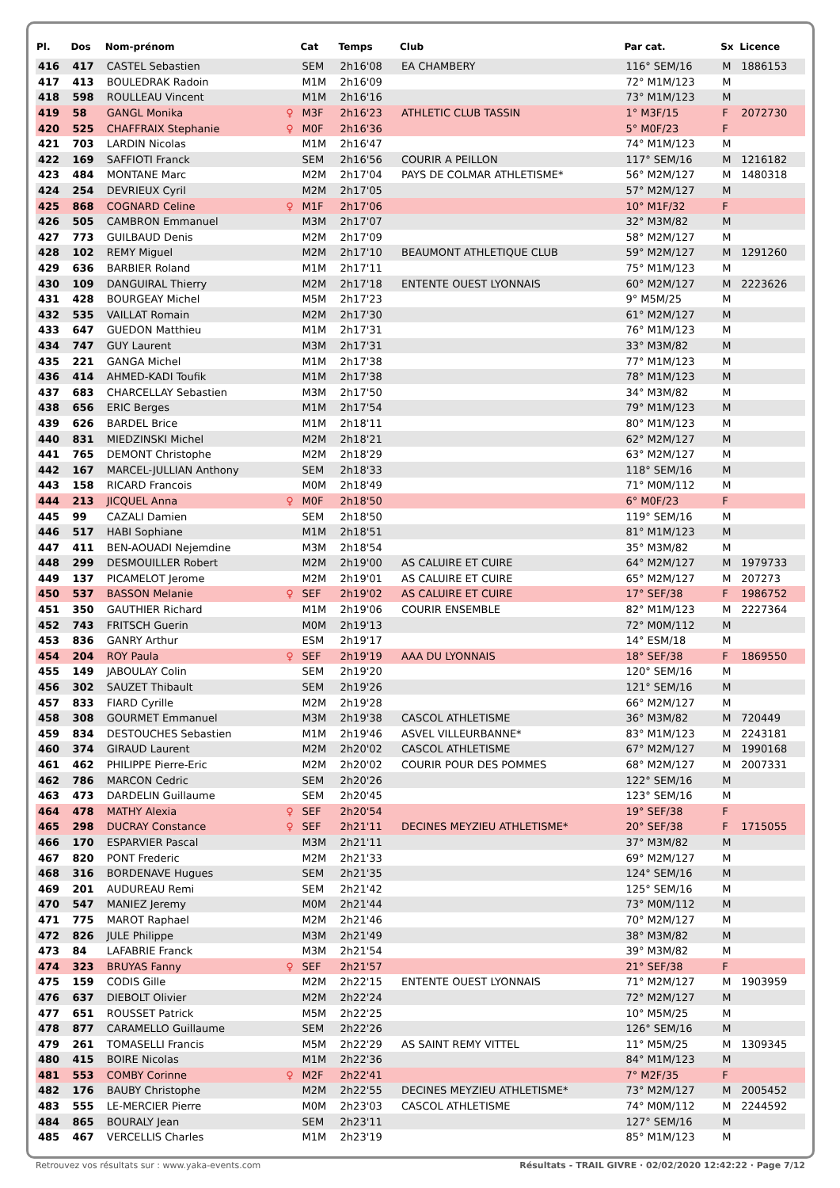| Pl. | Dos | Nom-prénom | | Cat | Temps | Club | Par cat. | Sx | Licence |
| --- | --- | --- | --- | --- | --- | --- | --- | --- | --- |
| 416 | 417 | CASTEL Sebastien | | SEM | 2h16'08 | EA CHAMBERY | 116° SEM/16 | M | 1886153 |
| 417 | 413 | BOULEDRAK Radoin | | M1M | 2h16'09 | | 72° M1M/123 | M | |
| 418 | 598 | ROULLEAU Vincent | | M1M | 2h16'16 | | 73° M1M/123 | M | |
| 419 | 58 | GANGL Monika | ♀ | M3F | 2h16'23 | ATHLETIC CLUB TASSIN | 1° M3F/15 | F | 2072730 |
| 420 | 525 | CHAFFRAIX Stephanie | ♀ | M0F | 2h16'36 | | 5° M0F/23 | F | |
| 421 | 703 | LARDIN Nicolas | | M1M | 2h16'47 | | 74° M1M/123 | M | |
| 422 | 169 | SAFFIOTI Franck | | SEM | 2h16'56 | COURIR A PEILLON | 117° SEM/16 | M | 1216182 |
| 423 | 484 | MONTANE Marc | | M2M | 2h17'04 | PAYS DE COLMAR ATHLETISME* | 56° M2M/127 | M | 1480318 |
| 424 | 254 | DEVRIEUX Cyril | | M2M | 2h17'05 | | 57° M2M/127 | M | |
| 425 | 868 | COGNARD Celine | ♀ | M1F | 2h17'06 | | 10° M1F/32 | F | |
| 426 | 505 | CAMBRON Emmanuel | | M3M | 2h17'07 | | 32° M3M/82 | M | |
| 427 | 773 | GUILBAUD Denis | | M2M | 2h17'09 | | 58° M2M/127 | M | |
| 428 | 102 | REMY Miguel | | M2M | 2h17'10 | BEAUMONT ATHLETIQUE CLUB | 59° M2M/127 | M | 1291260 |
| 429 | 636 | BARBIER Roland | | M1M | 2h17'11 | | 75° M1M/123 | M | |
| 430 | 109 | DANGUIRAL Thierry | | M2M | 2h17'18 | ENTENTE OUEST LYONNAIS | 60° M2M/127 | M | 2223626 |
| 431 | 428 | BOURGEAY Michel | | M5M | 2h17'23 | | 9° M5M/25 | M | |
| 432 | 535 | VAILLAT Romain | | M2M | 2h17'30 | | 61° M2M/127 | M | |
| 433 | 647 | GUEDON Matthieu | | M1M | 2h17'31 | | 76° M1M/123 | M | |
| 434 | 747 | GUY Laurent | | M3M | 2h17'31 | | 33° M3M/82 | M | |
| 435 | 221 | GANGA Michel | | M1M | 2h17'38 | | 77° M1M/123 | M | |
| 436 | 414 | AHMED-KADI Toufik | | M1M | 2h17'38 | | 78° M1M/123 | M | |
| 437 | 683 | CHARCELLAY Sebastien | | M3M | 2h17'50 | | 34° M3M/82 | M | |
| 438 | 656 | ERIC Berges | | M1M | 2h17'54 | | 79° M1M/123 | M | |
| 439 | 626 | BARDEL Brice | | M1M | 2h18'11 | | 80° M1M/123 | M | |
| 440 | 831 | MIEDZINSKI Michel | | M2M | 2h18'21 | | 62° M2M/127 | M | |
| 441 | 765 | DEMONT Christophe | | M2M | 2h18'29 | | 63° M2M/127 | M | |
| 442 | 167 | MARCEL-JULLIAN Anthony | | SEM | 2h18'33 | | 118° SEM/16 | M | |
| 443 | 158 | RICARD Francois | | M0M | 2h18'49 | | 71° M0M/112 | M | |
| 444 | 213 | JICQUEL Anna | ♀ | M0F | 2h18'50 | | 6° M0F/23 | F | |
| 445 | 99 | CAZALI Damien | | SEM | 2h18'50 | | 119° SEM/16 | M | |
| 446 | 517 | HABI Sophiane | | M1M | 2h18'51 | | 81° M1M/123 | M | |
| 447 | 411 | BEN-AOUADI Nejemdine | | M3M | 2h18'54 | | 35° M3M/82 | M | |
| 448 | 299 | DESMOUILLER Robert | | M2M | 2h19'00 | AS CALUIRE ET CUIRE | 64° M2M/127 | M | 1979733 |
| 449 | 137 | PICAMELOT Jerome | | M2M | 2h19'01 | AS CALUIRE ET CUIRE | 65° M2M/127 | M | 207273 |
| 450 | 537 | BASSON Melanie | ♀ | SEF | 2h19'02 | AS CALUIRE ET CUIRE | 17° SEF/38 | F | 1986752 |
| 451 | 350 | GAUTHIER Richard | | M1M | 2h19'06 | COURIR ENSEMBLE | 82° M1M/123 | M | 2227364 |
| 452 | 743 | FRITSCH Guerin | | M0M | 2h19'13 | | 72° M0M/112 | M | |
| 453 | 836 | GANRY Arthur | | ESM | 2h19'17 | | 14° ESM/18 | M | |
| 454 | 204 | ROY Paula | ♀ | SEF | 2h19'19 | AAA DU LYONNAIS | 18° SEF/38 | F | 1869550 |
| 455 | 149 | JABOULAY Colin | | SEM | 2h19'20 | | 120° SEM/16 | M | |
| 456 | 302 | SAUZET Thibault | | SEM | 2h19'26 | | 121° SEM/16 | M | |
| 457 | 833 | FIARD Cyrille | | M2M | 2h19'28 | | 66° M2M/127 | M | |
| 458 | 308 | GOURMET Emmanuel | | M3M | 2h19'38 | CASCOL ATHLETISME | 36° M3M/82 | M | 720449 |
| 459 | 834 | DESTOUCHES Sebastien | | M1M | 2h19'46 | ASVEL VILLEURBANNE* | 83° M1M/123 | M | 2243181 |
| 460 | 374 | GIRAUD Laurent | | M2M | 2h20'02 | CASCOL ATHLETISME | 67° M2M/127 | M | 1990168 |
| 461 | 462 | PHILIPPE Pierre-Eric | | M2M | 2h20'02 | COURIR POUR DES POMMES | 68° M2M/127 | M | 2007331 |
| 462 | 786 | MARCON Cedric | | SEM | 2h20'26 | | 122° SEM/16 | M | |
| 463 | 473 | DARDELIN Guillaume | | SEM | 2h20'45 | | 123° SEM/16 | M | |
| 464 | 478 | MATHY Alexia | ♀ | SEF | 2h20'54 | | 19° SEF/38 | F | |
| 465 | 298 | DUCRAY Constance | ♀ | SEF | 2h21'11 | DECINES MEYZIEU ATHLETISME* | 20° SEF/38 | F | 1715055 |
| 466 | 170 | ESPARVIER Pascal | | M3M | 2h21'11 | | 37° M3M/82 | M | |
| 467 | 820 | PONT Frederic | | M2M | 2h21'33 | | 69° M2M/127 | M | |
| 468 | 316 | BORDENAVE Hugues | | SEM | 2h21'35 | | 124° SEM/16 | M | |
| 469 | 201 | AUDUREAU Remi | | SEM | 2h21'42 | | 125° SEM/16 | M | |
| 470 | 547 | MANIEZ Jeremy | | M0M | 2h21'44 | | 73° M0M/112 | M | |
| 471 | 775 | MAROT Raphael | | M2M | 2h21'46 | | 70° M2M/127 | M | |
| 472 | 826 | JULE Philippe | | M3M | 2h21'49 | | 38° M3M/82 | M | |
| 473 | 84 | LAFABRIE Franck | | M3M | 2h21'54 | | 39° M3M/82 | M | |
| 474 | 323 | BRUYAS Fanny | ♀ | SEF | 2h21'57 | | 21° SEF/38 | F | |
| 475 | 159 | CODIS Gille | | M2M | 2h22'15 | ENTENTE OUEST LYONNAIS | 71° M2M/127 | M | 1903959 |
| 476 | 637 | DIEBOLT Olivier | | M2M | 2h22'24 | | 72° M2M/127 | M | |
| 477 | 651 | ROUSSET Patrick | | M5M | 2h22'25 | | 10° M5M/25 | M | |
| 478 | 877 | CARAMELLO Guillaume | | SEM | 2h22'26 | | 126° SEM/16 | M | |
| 479 | 261 | TOMASELLI Francis | | M5M | 2h22'29 | AS SAINT REMY VITTEL | 11° M5M/25 | M | 1309345 |
| 480 | 415 | BOIRE Nicolas | | M1M | 2h22'36 | | 84° M1M/123 | M | |
| 481 | 553 | COMBY Corinne | ♀ | M2F | 2h22'41 | | 7° M2F/35 | F | |
| 482 | 176 | BAUBY Christophe | | M2M | 2h22'55 | DECINES MEYZIEU ATHLETISME* | 73° M2M/127 | M | 2005452 |
| 483 | 555 | LE-MERCIER Pierre | | M0M | 2h23'03 | CASCOL ATHLETISME | 74° M0M/112 | M | 2244592 |
| 484 | 865 | BOURALY Jean | | SEM | 2h23'11 | | 127° SEM/16 | M | |
| 485 | 467 | VERCELLIS Charles | | M1M | 2h23'19 | | 85° M1M/123 | M | |
Retrouvez vos résultats sur : www.yaka-events.com Résultats - TRAIL GIVRE · 02/02/2020 12:42:22 · Page 7/12